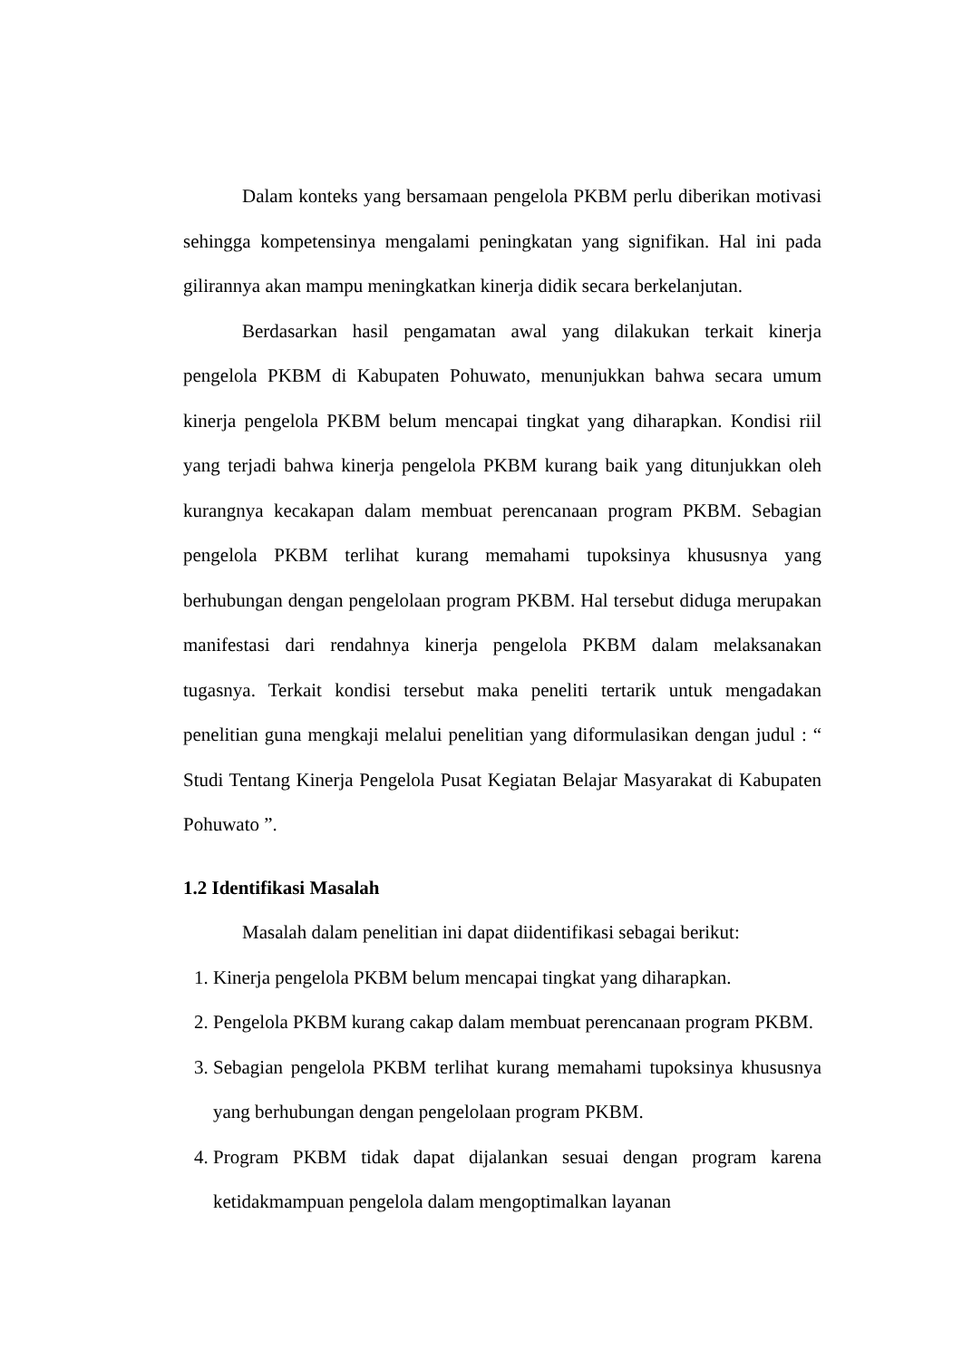Dalam konteks yang bersamaan pengelola PKBM perlu diberikan motivasi sehingga kompetensinya mengalami peningkatan yang signifikan. Hal ini pada gilirannya akan mampu meningkatkan kinerja didik secara berkelanjutan.
Berdasarkan hasil pengamatan awal yang dilakukan terkait kinerja pengelola PKBM di Kabupaten Pohuwato, menunjukkan bahwa secara umum kinerja pengelola PKBM belum mencapai tingkat yang diharapkan. Kondisi riil yang terjadi bahwa kinerja pengelola PKBM kurang baik yang ditunjukkan oleh kurangnya kecakapan dalam membuat perencanaan program PKBM. Sebagian pengelola PKBM terlihat kurang memahami tupoksinya khususnya yang berhubungan dengan pengelolaan program PKBM. Hal tersebut diduga merupakan manifestasi dari rendahnya kinerja pengelola PKBM dalam melaksanakan tugasnya. Terkait kondisi tersebut maka peneliti tertarik untuk mengadakan penelitian guna mengkaji melalui penelitian yang diformulasikan dengan judul : “ Studi Tentang Kinerja Pengelola Pusat Kegiatan Belajar Masyarakat di Kabupaten Pohuwato ”.
1.2 Identifikasi Masalah
Masalah dalam penelitian ini dapat diidentifikasi sebagai berikut:
1. Kinerja pengelola PKBM belum mencapai tingkat yang diharapkan.
2. Pengelola PKBM kurang cakap dalam membuat perencanaan program PKBM.
3. Sebagian pengelola PKBM terlihat kurang memahami tupoksinya khususnya yang berhubungan dengan pengelolaan program PKBM.
4. Program PKBM tidak dapat dijalankan sesuai dengan program karena ketidakmampuan pengelola dalam mengoptimalkan layanan